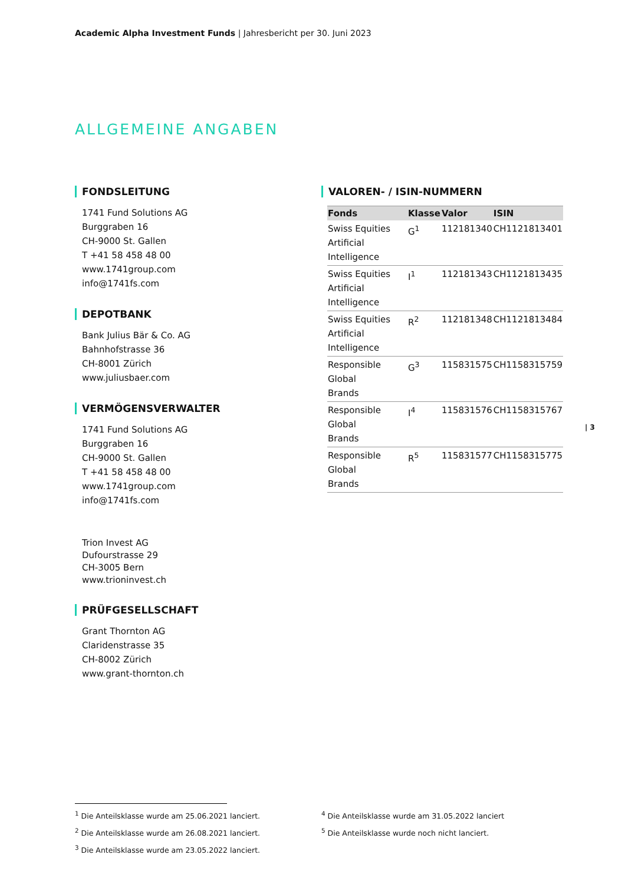Academic Alpha Investment Funds | Jahresbericht per 30. Juni 2023
ALLGEMEINE ANGABEN
FONDSLEITUNG
1741 Fund Solutions AG
Burggraben 16
CH-9000 St. Gallen
T +41 58 458 48 00
www.1741group.com
info@1741fs.com
DEPOTBANK
Bank Julius Bär & Co. AG
Bahnhofstrasse 36
CH-8001 Zürich
www.juliusbaer.com
VERMÖGENSVERWALTER
1741 Fund Solutions AG
Burggraben 16
CH-9000 St. Gallen
T +41 58 458 48 00
www.1741group.com
info@1741fs.com
Trion Invest AG
Dufourstrasse 29
CH-3005 Bern
www.trioninvest.ch
PRÜFGESELLSCHAFT
Grant Thornton AG
Claridenstrasse 35
CH-8002 Zürich
www.grant-thornton.ch
VALOREN- / ISIN-NUMMERN
| Fonds | Klasse | Valor | ISIN |
| --- | --- | --- | --- |
| Swiss Equities Artificial Intelligence | G<sup>1</sup> | 112181340 | CH1121813401 |
| Swiss Equities Artificial Intelligence | I<sup>1</sup> | 112181343 | CH1121813435 |
| Swiss Equities Artificial Intelligence | R<sup>2</sup> | 112181348 | CH1121813484 |
| Responsible Global Brands | G<sup>3</sup> | 115831575 | CH1158315759 |
| Responsible Global Brands | I<sup>4</sup> | 115831576 | CH1158315767 |
| Responsible Global Brands | R<sup>5</sup> | 115831577 | CH1158315775 |
| 3
<sup>1</sup> Die Anteilsklasse wurde am 25.06.2021 lanciert.
<sup>2</sup> Die Anteilsklasse wurde am 26.08.2021 lanciert.
<sup>3</sup> Die Anteilsklasse wurde am 23.05.2022 lanciert.
<sup>4</sup> Die Anteilsklasse wurde am 31.05.2022 lanciert
<sup>5</sup> Die Anteilsklasse wurde noch nicht lanciert.